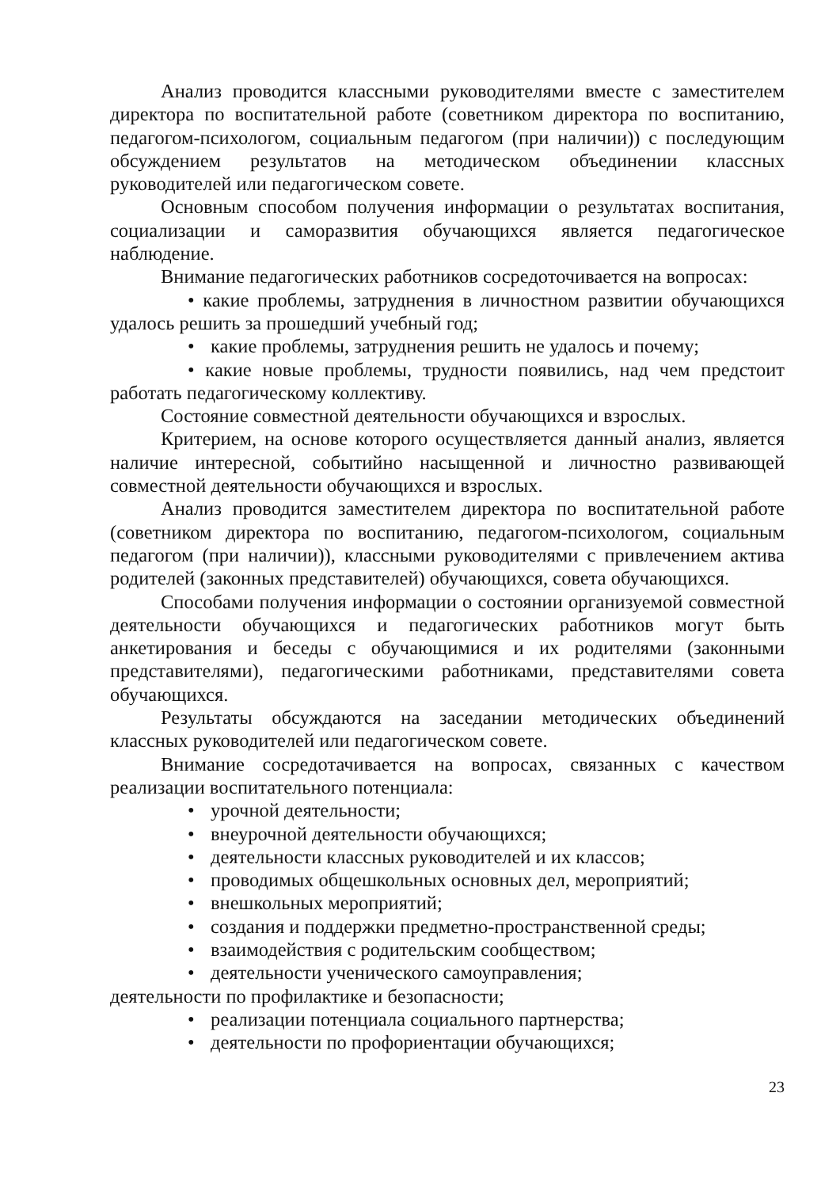Анализ проводится классными руководителями вместе с заместителем директора по воспитательной работе (советником директора по воспитанию, педагогом-психологом, социальным педагогом (при наличии)) с последующим обсуждением результатов на методическом объединении классных руководителей или педагогическом совете.
Основным способом получения информации о результатах воспитания, социализации и саморазвития обучающихся является педагогическое наблюдение.
Внимание педагогических работников сосредоточивается на вопросах:
• какие проблемы, затруднения в личностном развитии обучающихся удалось решить за прошедший учебный год;
• какие проблемы, затруднения решить не удалось и почему;
• какие новые проблемы, трудности появились, над чем предстоит работать педагогическому коллективу.
Состояние совместной деятельности обучающихся и взрослых.
Критерием, на основе которого осуществляется данный анализ, является наличие интересной, событийно насыщенной и личностно развивающей совместной деятельности обучающихся и взрослых.
Анализ проводится заместителем директора по воспитательной работе (советником директора по воспитанию, педагогом-психологом, социальным педагогом (при наличии)), классными руководителями с привлечением актива родителей (законных представителей) обучающихся, совета обучающихся.
Способами получения информации о состоянии организуемой совместной деятельности обучающихся и педагогических работников могут быть анкетирования и беседы с обучающимися и их родителями (законными представителями), педагогическими работниками, представителями совета обучающихся.
Результаты обсуждаются на заседании методических объединений классных руководителей или педагогическом совете.
Внимание сосредотачивается на вопросах, связанных с качеством реализации воспитательного потенциала:
• урочной деятельности;
• внеурочной деятельности обучающихся;
• деятельности классных руководителей и их классов;
• проводимых общешкольных основных дел, мероприятий;
• внешкольных мероприятий;
• создания и поддержки предметно-пространственной среды;
• взаимодействия с родительским сообществом;
• деятельности ученического самоуправления;
деятельности по профилактике и безопасности;
• реализации потенциала социального партнерства;
• деятельности по профориентации обучающихся;
23